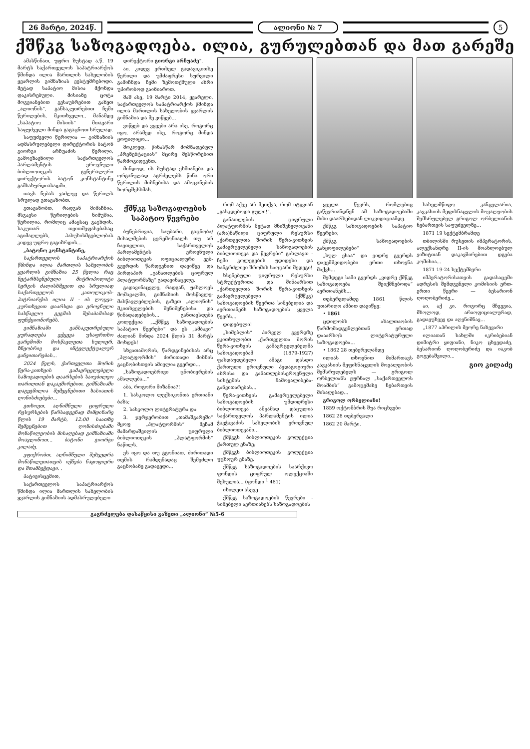26 მარტი, 2024წ. ალიონი № 7
5
ქშწკგ საზოგადოება. ილია, გურულებთან და მათ გარეშე
ამასწინათ, უფრო ზუსტად ა.წ. 19 მარტს საქართველოს საპატრიარქოს წმინდა ილია მართლის სახელობის ყვარლის გიმნაზიას ვესტუმრებოდი. მეტად საპატიო მისია მქონდა დაკისრებული. მისიაზე ცოტა მოგვიანებით გესაუბრებით გაზეთ „ალიონის“, განსაკუთრებით ჩემი წერილების, მკითხველო., მანამდე „საპატიო მისიის“ მთავარი საფუძველი მინდა გაგაცნოთ სრულად.
საფუძველი წერილია — გიმნაზიის ადმასრულებელი დირექტორის ბატონ გიორგი არჩუაძის წერილი, გამოგზავნილი საქართველოს პარლამენტის ეროვნული ბიბლიოთეკის გენერალური დირექტორის ბატონ კონსტანტინე გამსახურდიასადმი.
თავს ნებას ვაძლევ და წერილს სრულად გთავაზობთ.
გთავაზობთ, რადგან მიმაჩნია, მსგავსი წერილების ნიმუშია, წერილია, რომლიც ამაყსაც გაგხდის, საკუთარ თვითშეფასებასაც აგიმაღლებს, პასუხისმგებლობას კიდევ უფრო გაგიზრდის...
„ბატონო კონსტანტინე,
საქართველოს საპატრიარქოს წმინდა ილია მართლის სახელობის ყვარლის გიმნაზია 25 წელია რაც ნეტარხსენებული მიტროპოლიტი სერგის ძალისხმევით და სრულიად საქართველოს კათოლიკოს-პატრიარქის ილია II - ის ლოცვა-კურთხევით დაარსდა და ეროვნული სასწავლო გეგმის შესაბამისად ფუნქციონირებს.
გიმნაზიაში განსაკუთრებული ყურადღება ექცევა უსაფრთხო გარემოში მოსწავლეთა სულიერ, ზნეობრივ და ინტელექტუალურ განვითარებას...
2024 წელს, ქართველთა შორის წერა-კითხვის გამავრცელებელი საზოგადოების დაარსების საიუბილეო თარიღთან დაკავშირებით, გიმნაზიაში დაგეგმილია შემეცნებითი ხასიათის ღონისძიებები...
გთხოვთ, აღნიშნული ციფრული რესურსების წარსადგენად მიმდინარე წლის 19 მარტს, 12:00 საათზე შემეცნებით ღონისძიებაში მონაწილეობის მისაღებად გიმნაზიაში მოავლინოთ... ბატონი გიორგი კილაძე.
ვფიქრობთ, აღნიშნული შეხვედრა მონაწილეთათვის იქნება ნაყოფიერი და შთამბეჭდავი. .
პატივისცემით,
საქართველოს საპატრიარქოს წმინდა ილია მართლის სახელობის ყვარლის გიმნაზიის ადმასრულებელი
დირექტორი გიორგი არჩუაძე“.
აი, კიდევ ერთხელ გადავიკითხე წერილი და უმძაფრესი სურვილი გამიჩნდა ჩემი ზემოთქმული აზრი უპირობოდ გაიზიაროთ.
მაშ ასე, 19 მარტი 2014, ყვარელი, საქართველოს საპატრიარქოს წმინდა ილია მართლის სახელობის ყვარლის გიმნაზია და მე ვიწყებ...
ვიწყებ და ვყვები არა ისე, როგორც იყო, არამედ ისე, როგორც მინდა ყოფილიყო...
მოკლედ, წინასწარ მომზადებულ „პრეზენტაციას“ მცირე შესწორებით წარმოგიდგენთ.
მინდოდ, ის ზუსტად ეხმიანება და ორგანულად აგრძელებს წინა ორი წერილის მიზნებისა და ამოცანების ხორცშესხმას.
ქშწკგ საზოგადოების საპატიო წევრები
ბუნებრივია, საუბარი, გაცნობა/მისალმების ცერემონიალს თუ არ ჩავთვლით, საქართველოს პარლამენტის ეროვნული ბიბლიოთეკის ოფიციალური ვებ-გვერდის წარდგენით დავიწყე და პირდაპირ „განათლების ციფრულ პლატფორმაზე“ გადავინაცვლე.
გადავინაცვლე, რადგან, უახლოეს მომავალში, გიმნაზიის მოსწავლე-მასწავლებლების, გაზეთ „ალიონის“ მკითხველების შენიშვნებისა და წინადადებების... განთავსდება კოლექცია „„ქშწკგ საზოგადოების საპატიო წევრები“ და ეს „ამბავი“ ძალიან მინდა 2024 წლის 31 მარტს მოხდეს!
სხვათაშორის, წარდგინებისას არც „პლატფორმის“ ძირითადი მიზნის გაცნობისთვის ამივლია გვერდი...
„საზოგადოებრივი ცნობიერების ამაღლება...“
აბა, როგორი მიზანია?!
1. სასკოლო ლექსიკონთა ერთიანი ბაზა;
2. სასკოლო ლიტერატურა და
3. ჯერჯერობით „თამაშგარეში“ მყოფ „პლატფორმის“ მეჩამ მამარდაშვილის ციფრული ბიბლიოთეკის „პლატფორმის“ ნაწილს.
ეს იყო და თუ გგონიათ, ძირითადი თემის რამდენადაც შემეძლო გაცნობაზე გადავედი...
რომ აქვე არ მეთქვა, რომ იტყვიან „გასკდებოდა გული!“.
განათლების ციფრული პლატფორმის მეტად მნიშვნელოვანი (არა)ნაწილი ციფრული რესურსი „ქართველთა შორის წერა-კითხვის გამავრცელებელი საზოგადოების ბიბლიოთეკა და წევრები“ გახლავთ - ჩემი კოლეგების უდიდესი და ხანგრძლივი შრომის საოცარი შედეგი!
ხსენებული ციფრული რესურსი სტრუქტურითა და შინაარსით „ქართველთა შორის წერა-კითხვის გამავრცელებელი (ქშწკგ) საზოგადოების წევრთა სიმებელია და აერთიანებს საზოგადოების ყველა წევრს...
დიდებული!
„სიმებლის“ პირველ გვერდზე ვკითხულობთ „ქართველთა შორის წერა-კითხვის გამავრცელებელმა საზოგადოებამ (1879-1927) ფასდაუდებელი ამაგი დასდო ქართული ეროვნული პედაგოგიური აზრისა და განათლებისეროვნული სისტემის ჩამოყალიბება-განვითარებას...
წერა-კითხვის გამავრცელებელი საზოგადოების უმდიდრესი ბიბლიოთეკა ამჟამად დაცულია საქართველოს პარლამენტის ილია ჭავჭავაძის სახელობის ეროვნულ ბიბლიოთეკაში...
ქშწკგს ბიბლიოთეკის კოლექცია ქართულ ენაზე;
ქშწკგს ბიბლიოთეკის კოლექცია უცხოურ ენაზე.
ქშწკგ საზოგადოების საარქივო ფონდის ციფრულ ოლექციაში შესულია... (ფონდი <sup>1</sup> 481)
იხილეთ ასევე
ქშწკგ საზოგადოების წევრები - სიმებელი აერთიანებს საზოგადოების
ყველა წევრს, რომლებიც გაწევრიანდნენ ამ საზოგადოებაში მისი დაარსებიდან ლიკვიდაციამდე.
ქშწკგ საზოგადოების საპატიო წევრები;
ქშწკგ საზოგადოების განყოფილებები“
„სულ ესაა“ და ვიდრე გვერდს დავემშვიდობები ერთი თხოვნა მაქვს...
შემდეგი სამი გვერდს „ვიდრე ქშწკგ საზოგადოება შეიქმნებოდა“ აერთიანებს...
თებერვლამდე 1861 წლის უთარიღო ამბით დავიწყე:
• 1861
ცდილობს ახალთაობის წარმომადგენლებთან ერთად დააარსოს ლიტერატურული საზოგადოება...
• 1862 28 თებერვლამდე
ილიას თხოვნით მიმართავს კავკასიის მეფისნაცვლის მოვალეობის შემსრულებელს — გრიგოლ ორბელიანს ჟურნალ „საქართველოს მოამბის“ გამოცემაზე ნებართვის მისაღებად...
გრიგოლ ორბელიანი!
1859 ოქტომბრის შუა რიცხვები
1862 28 თებერვალი
1862 20 მარტი.
სახელმწიფო კანცელარია, კავკასიის მეფისნაცვლის მოვალეობის შემსრულებელ გრიგოლ ორბელიანის ნებართვის საფუძველზე...
1871 19 სექტემბრამდე
თბილისში რუსეთის იმპერატორის, ალექსანდრე II-ის მოახლოებულ ვიზიტთან დაკავშირებით დგება კომისია...
1871 19-24 სექტემბერი
იმპერატორისათვის გადასაცემი ადრესის შემდგენელი კომისიის ერთ-ერთი წევრი — ბესარიონ ღოღობერიძე...
აი, აქ კი, როგორც მჩვევია, მხოლოდ, არაოფიციალურად, გადავუხვევ და აღვნიშნავ...
„1877 აპრილის მეორე ნახევარი
ილიათან სახლში იკრიბებიან დიმიტრი ყიფიანი, ნიკო ცხვედაძე, ბესარიონ ღოღობერიძე და იაკობ გოგებაშვილი...
გიო კილაძე
გაგრძელება დასაწყისი გაზეთი „ალიონი“ №5-6